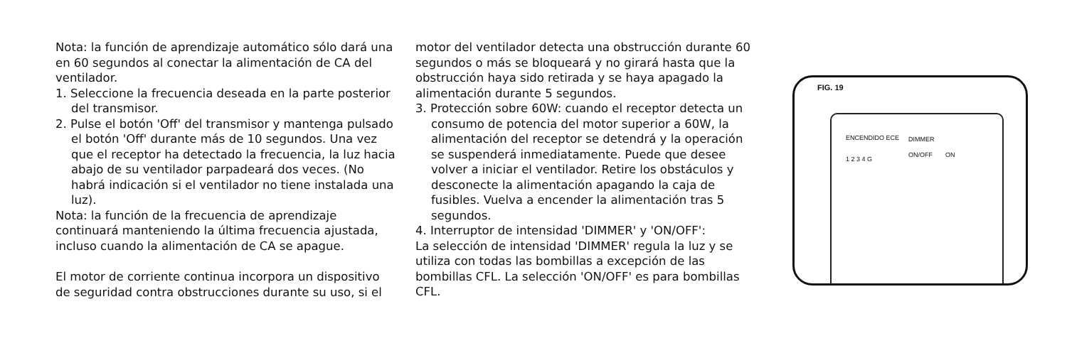Nota: la función de aprendizaje automático sólo dará una en 60 segundos al conectar la alimentación de CA del ventilador.
1. Seleccione la frecuencia deseada en la parte posterior del transmisor.
2. Pulse el botón 'Off' del transmisor y mantenga pulsado el botón 'Off' durante más de 10 segundos. Una vez que el receptor ha detectado la frecuencia, la luz hacia abajo de su ventilador parpadeará dos veces. (No habrá indicación si el ventilador no tiene instalada una luz).
Nota: la función de la frecuencia de aprendizaje continuará manteniendo la última frecuencia ajustada, incluso cuando la alimentación de CA se apague.
El motor de corriente continua incorpora un dispositivo de seguridad contra obstrucciones durante su uso, si el
motor del ventilador detecta una obstrucción durante 60 segundos o más se bloqueará y no girará hasta que la obstrucción haya sido retirada y se haya apagado la alimentación durante 5 segundos.
3. Protección sobre 60W: cuando el receptor detecta un consumo de potencia del motor superior a 60W, la alimentación del receptor se detendrá y la operación se suspenderá inmediatamente. Puede que desee volver a iniciar el ventilador. Retire los obstáculos y desconecte la alimentación apagando la caja de fusibles. Vuelva a encender la alimentación tras 5 segundos.
4. Interruptor de intensidad 'DIMMER' y 'ON/OFF':
La selección de intensidad 'DIMMER' regula la luz y se utiliza con todas las bombillas a excepción de las bombillas CFL. La selección 'ON/OFF' es para bombillas CFL.
FIG. 19
ENCENDIDO ECE
1 2 3 4 G
DIMMER
ON/OFF ON